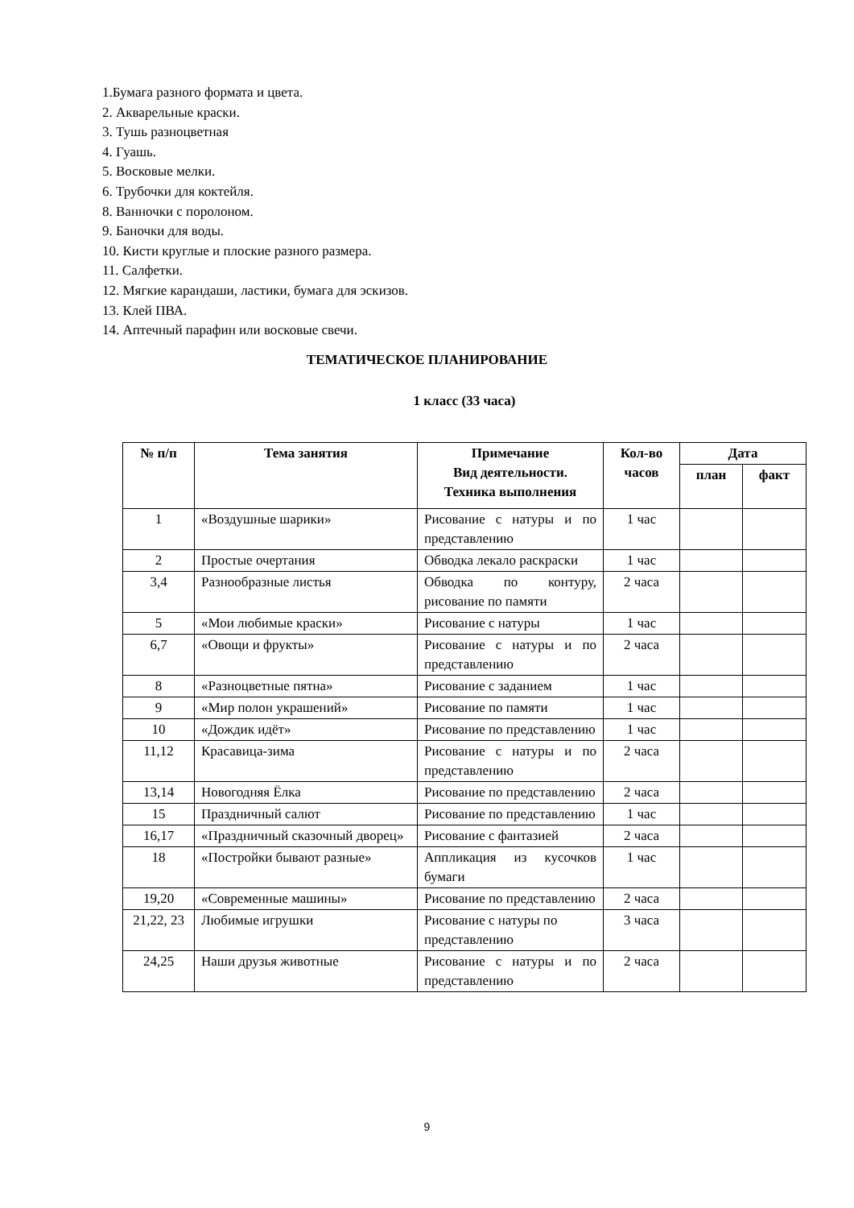1.Бумага разного формата и цвета.
2. Акварельные краски.
3. Тушь разноцветная
4. Гуашь.
5. Восковые мелки.
6. Трубочки для коктейля.
8. Ванночки с поролоном.
9. Баночки для воды.
10. Кисти круглые и плоские разного размера.
11. Салфетки.
12. Мягкие карандаши, ластики, бумага для эскизов.
13. Клей ПВА.
14. Аптечный парафин или восковые свечи.
ТЕМАТИЧЕСКОЕ ПЛАНИРОВАНИЕ
1 класс (33 часа)
| № п/п | Тема занятия | Примечание Вид деятельности. Техника выполнения | Кол-во часов | Дата | |
| --- | --- | --- | --- | --- | --- |
| | | | | план | факт |
| 1 | «Воздушные шарики» | Рисование с натуры и по представлению | 1 час | | |
| 2 | Простые очертания | Обводка лекало раскраски | 1 час | | |
| 3,4 | Разнообразные листья | Обводка по контуру, рисование по памяти | 2 часа | | |
| 5 | «Мои любимые краски» | Рисование с натуры | 1 час | | |
| 6,7 | «Овощи и фрукты» | Рисование с натуры и по представлению | 2 часа | | |
| 8 | «Разноцветные пятна» | Рисование с заданием | 1 час | | |
| 9 | «Мир полон украшений» | Рисование по памяти | 1 час | | |
| 10 | «Дождик идёт» | Рисование по представлению | 1 час | | |
| 11,12 | Красавица-зима | Рисование с натуры и по представлению | 2 часа | | |
| 13,14 | Новогодняя Ёлка | Рисование по представлению | 2 часа | | |
| 15 | Праздничный салют | Рисование по представлению | 1 час | | |
| 16,17 | «Праздничный сказочный дворец» | Рисование с фантазией | 2 часа | | |
| 18 | «Постройки бывают разные» | Аппликация из кусочков бумаги | 1 час | | |
| 19,20 | «Современные машины» | Рисование по представлению | 2 часа | | |
| 21,22, 23 | Любимые игрушки | Рисование с натуры по представлению | 3 часа | | |
| 24,25 | Наши друзья животные | Рисование с натуры и по представлению | 2 часа | | |
9